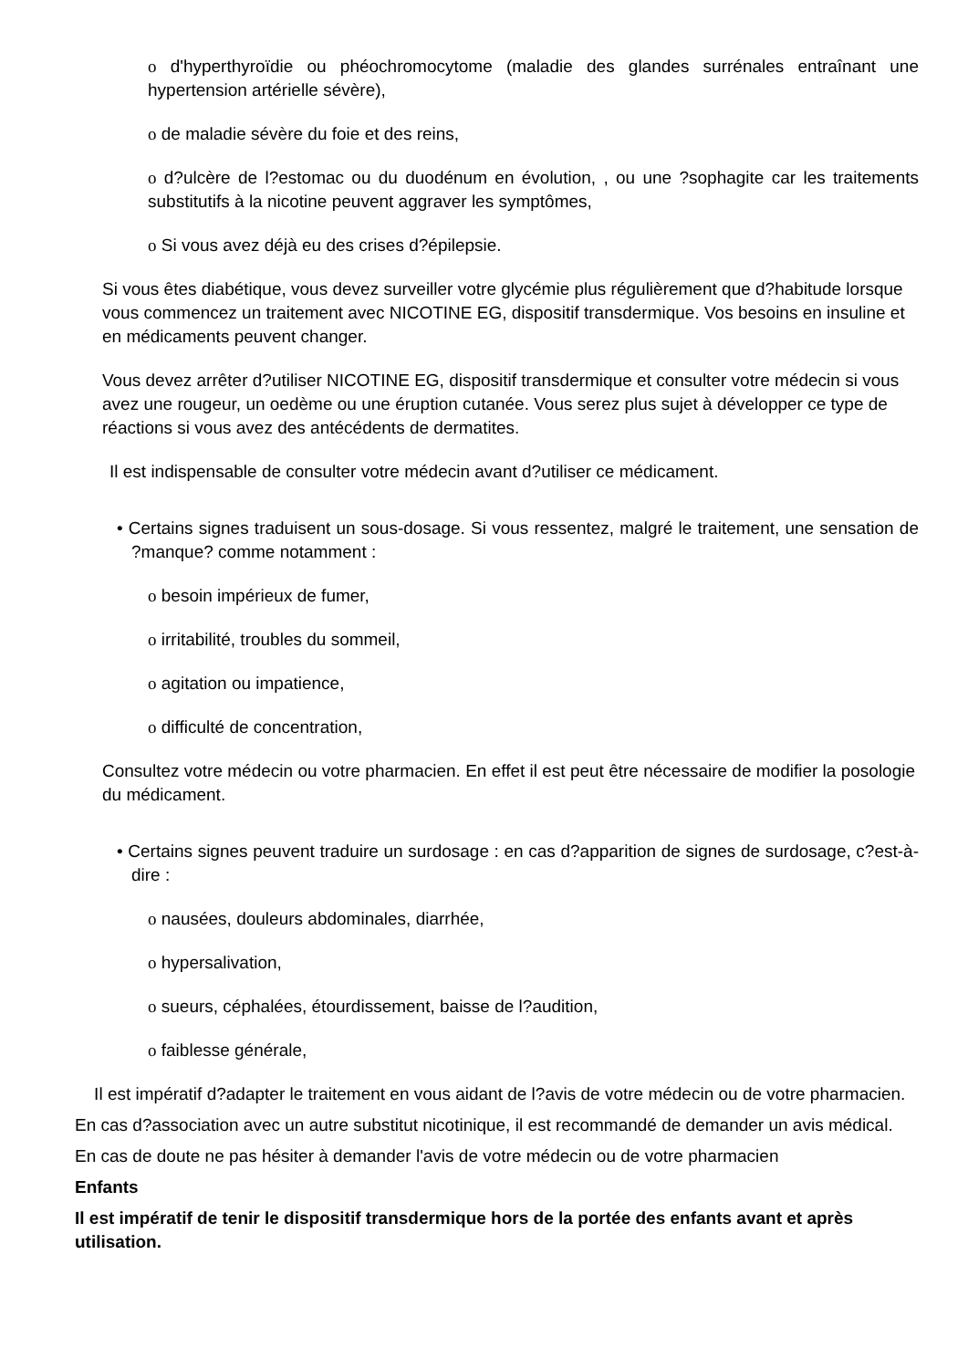o d'hyperthyroïdie ou phéochromocytome (maladie des glandes surrénales entraînant une hypertension artérielle sévère),
o de maladie sévère du foie et des reins,
o d?ulcère de l?estomac ou du duodénum en évolution, , ou une ?sophagite car les traitements substitutifs à la nicotine peuvent aggraver les symptômes,
o Si vous avez déjà eu des crises d?épilepsie.
Si vous êtes diabétique, vous devez surveiller votre glycémie plus régulièrement que d?habitude lorsque vous commencez un traitement avec NICOTINE EG, dispositif transdermique. Vos besoins en insuline et en médicaments peuvent changer.
Vous devez arrêter d?utiliser NICOTINE EG, dispositif transdermique et consulter votre médecin si vous avez une rougeur, un oedème ou une éruption cutanée. Vous serez plus sujet à développer ce type de réactions si vous avez des antécédents de dermatites.
Il est indispensable de consulter votre médecin avant d?utiliser ce médicament.
• Certains signes traduisent un sous-dosage. Si vous ressentez, malgré le traitement, une sensation de ?manque? comme notamment :
o besoin impérieux de fumer,
o irritabilité, troubles du sommeil,
o agitation ou impatience,
o difficulté de concentration,
Consultez votre médecin ou votre pharmacien. En effet il est peut être nécessaire de modifier la posologie du médicament.
• Certains signes peuvent traduire un surdosage : en cas d?apparition de signes de surdosage, c?est-à-dire :
o nausées, douleurs abdominales, diarrhée,
o hypersalivation,
o sueurs, céphalées, étourdissement, baisse de l?audition,
o faiblesse générale,
Il est impératif d?adapter le traitement en vous aidant de l?avis de votre médecin ou de votre pharmacien.
En cas d?association avec un autre substitut nicotinique, il est recommandé de demander un avis médical.
En cas de doute ne pas hésiter à demander l'avis de votre médecin ou de votre pharmacien
Enfants
Il est impératif de tenir le dispositif transdermique hors de la portée des enfants avant et après utilisation.